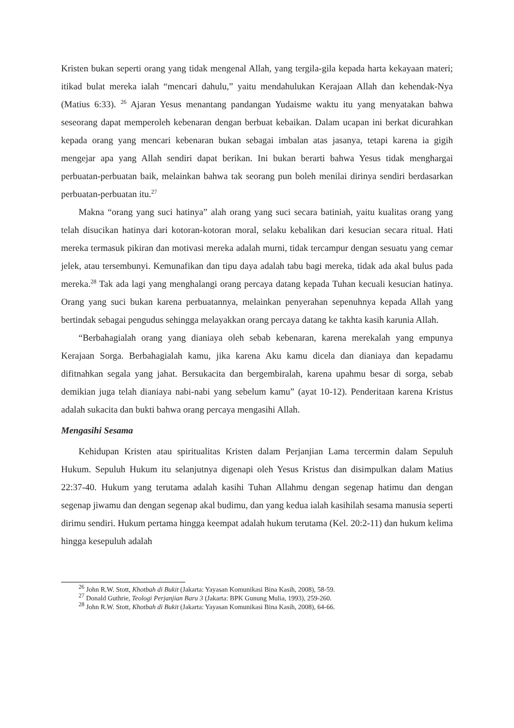Kristen bukan seperti orang yang tidak mengenal Allah, yang tergila-gila kepada harta kekayaan materi; itikad bulat mereka ialah “mencari dahulu,” yaitu mendahulukan Kerajaan Allah dan kehendak-Nya (Matius 6:33). <sup>26</sup> Ajaran Yesus menantang pandangan Yudaisme waktu itu yang menyatakan bahwa seseorang dapat memperoleh kebenaran dengan berbuat kebaikan. Dalam ucapan ini berkat dicurahkan kepada orang yang mencari kebenaran bukan sebagai imbalan atas jasanya, tetapi karena ia gigih mengejar apa yang Allah sendiri dapat berikan. Ini bukan berarti bahwa Yesus tidak menghargai perbuatan-perbuatan baik, melainkan bahwa tak seorang pun boleh menilai dirinya sendiri berdasarkan perbuatan-perbuatan itu.<sup>27</sup>
Makna “orang yang suci hatinya” alah orang yang suci secara batiniah, yaitu kualitas orang yang telah disucikan hatinya dari kotoran-kotoran moral, selaku kebalikan dari kesucian secara ritual. Hati mereka termasuk pikiran dan motivasi mereka adalah murni, tidak tercampur dengan sesuatu yang cemar jelek, atau tersembunyi. Kemunafikan dan tipu daya adalah tabu bagi mereka, tidak ada akal bulus pada mereka.<sup>28</sup> Tak ada lagi yang menghalangi orang percaya datang kepada Tuhan kecuali kesucian hatinya. Orang yang suci bukan karena perbuatannya, melainkan penyerahan sepenuhnya kepada Allah yang bertindak sebagai pengudus sehingga melayakkan orang percaya datang ke takhta kasih karunia Allah.
“Berbahagialah orang yang dianiaya oleh sebab kebenaran, karena merekalah yang empunya Kerajaan Sorga. Berbahagialah kamu, jika karena Aku kamu dicela dan dianiaya dan kepadamu difitnahkan segala yang jahat. Bersukacita dan bergembiralah, karena upahmu besar di sorga, sebab demikian juga telah dianiaya nabi-nabi yang sebelum kamu” (ayat 10-12). Penderitaan karena Kristus adalah sukacita dan bukti bahwa orang percaya mengasihi Allah.
Mengasihi Sesama
Kehidupan Kristen atau spiritualitas Kristen dalam Perjanjian Lama tercermin dalam Sepuluh Hukum. Sepuluh Hukum itu selanjutnya digenapi oleh Yesus Kristus dan disimpulkan dalam Matius 22:37-40. Hukum yang terutama adalah kasihi Tuhan Allahmu dengan segenap hatimu dan dengan segenap jiwamu dan dengan segenap akal budimu, dan yang kedua ialah kasihilah sesama manusia seperti dirimu sendiri. Hukum pertama hingga keempat adalah hukum terutama (Kel. 20:2-11) dan hukum kelima hingga kesepuluh adalah
<sup>26</sup> John R.W. Stott, Khotbah di Bukit (Jakarta: Yayasan Komunikasi Bina Kasih, 2008), 58-59.
<sup>27</sup> Donald Guthrie, Teologi Perjanjian Baru 3 (Jakarta: BPK Gunung Mulia, 1993), 259-260.
<sup>28</sup> John R.W. Stott, Khotbah di Bukit (Jakarta: Yayasan Komunikasi Bina Kasih, 2008), 64-66.